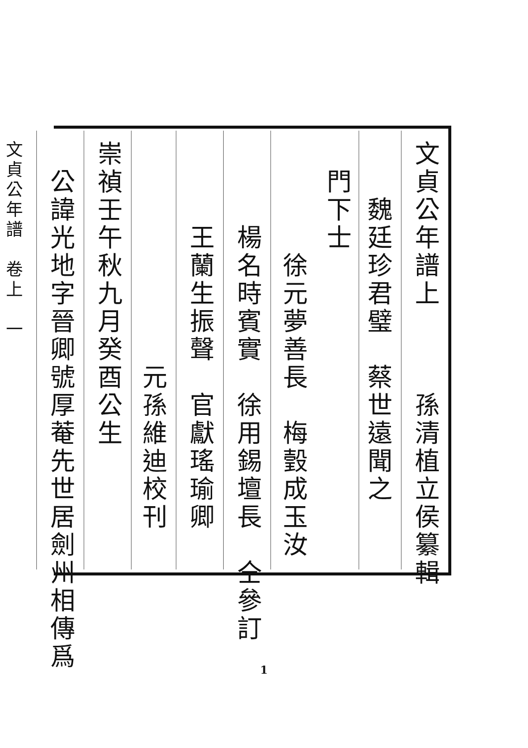文貞公年譜上　　　孫清植立侯纂輯
　　魏廷珍君璧　蔡世遠聞之
　門下士 　　　　徐元夢善長　梅瑴成玉汝
　　　楊名時賓實　徐用錫壇長　仝參訂
　　　王蘭生振聲　官獻瑤瑜卿
　　　　　　　　元孫維迪校刊
崇禎壬午秋九月癸酉公生
　公諱光地字晉卿號厚菴先世居劍州相傳爲
文貞公年譜　卷上　一
1